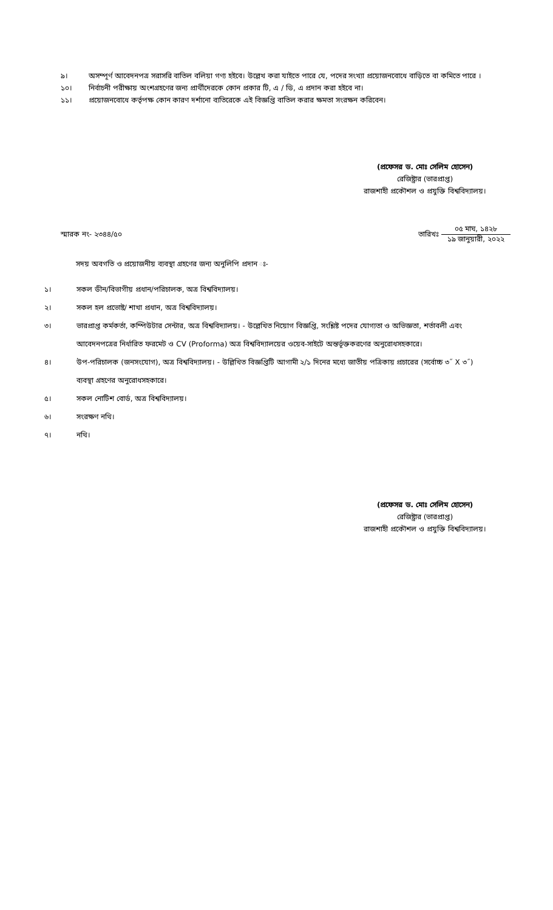৯। অসম্পূর্ণ আবেদনপত্র সরাসরি বাতিল বলিয়া গণ্য হইবে। উল্লেখ করা যাইতে পারে যে, পদের সংখ্যা প্রয়োজনবোধে বাড়িতে বা কমিতে পারে ।
১০। নির্বাচনী পরীক্ষায় অংশগ্রহণের জন্য প্রার্থীদেরকে কোন প্রকার টি, এ / ডি, এ প্রদান করা হইবে না।
১১। প্রয়োজনবোধে কর্তৃপক্ষ কোন কারণ দর্শানো ব্যতিরেকে এই বিজ্ঞপ্তি বাতিল করার ক্ষমতা সংরক্ষন করিবেন।
(প্রফেসর ড. মোঃ সেলিম হোসেন)
রেজিষ্ট্রার (ভারপ্রাপ্ত)
রাজশাহী প্রকৌশল ও প্রযুক্তি বিশ্ববিদ্যালয়।
স্মারক নং- ২৩৪৪/৫০ তারিখঃ
০৫ মাঘ, ১৪২৮
১৯ জানুয়ারী, ২০২২
সদয় অবগতি ও প্রয়োজনীয় ব্যবস্থা গ্রহণের জন্য অনুলিপি প্রদান ঃ-
১। সকল ডীন/বিভাগীয় প্রধান/পরিচালক, অত্র বিশ্ববিদ্যালয়।
২। সকল হল প্রভোষ্ট/ শাখা প্রধান, অত্র বিশ্ববিদ্যালয়।
৩। ভারপ্রাপ্ত কর্মকর্তা, কম্পিউটার সেন্টার, অত্র বিশ্ববিদ্যালয়। - উল্লেখিত নিয়োগ বিজ্ঞপ্তি, সংশ্লিষ্ট পদের যোগ্যতা ও অভিজ্ঞতা, শর্তাবলী এবং আবেদনপত্রের নির্ধারিত ফরমেট ও CV (Proforma) অত্র বিশ্ববিদ্যালয়ের ওয়েব-সাইটে অন্তর্ভূক্তকরণের অনুরোধসহকারে।
৪। উপ-পরিচালক (জনসংযোগ), অত্র বিশ্ববিদ্যালয়। - উল্লিখিত বিজ্ঞপ্তিটি আগামী ২/১ দিনের মধ্যে জাতীয় পত্রিকায় প্রচারের (সর্বোচ্চ ৩˝ X ৩˝) ব্যবস্থা গ্রহণের অনুরোধসহকারে।
৫। সকল নোটিশ বোর্ড, অত্র বিশ্ববিদ্যালয়।
৬। সংরক্ষণ নথি।
৭। নথি।
(প্রফেসর ড. মোঃ সেলিম হোসেন)
রেজিষ্ট্রার (ভারপ্রাপ্ত)
রাজশাহী প্রকৌশল ও প্রযুক্তি বিশ্ববিদ্যালয়।